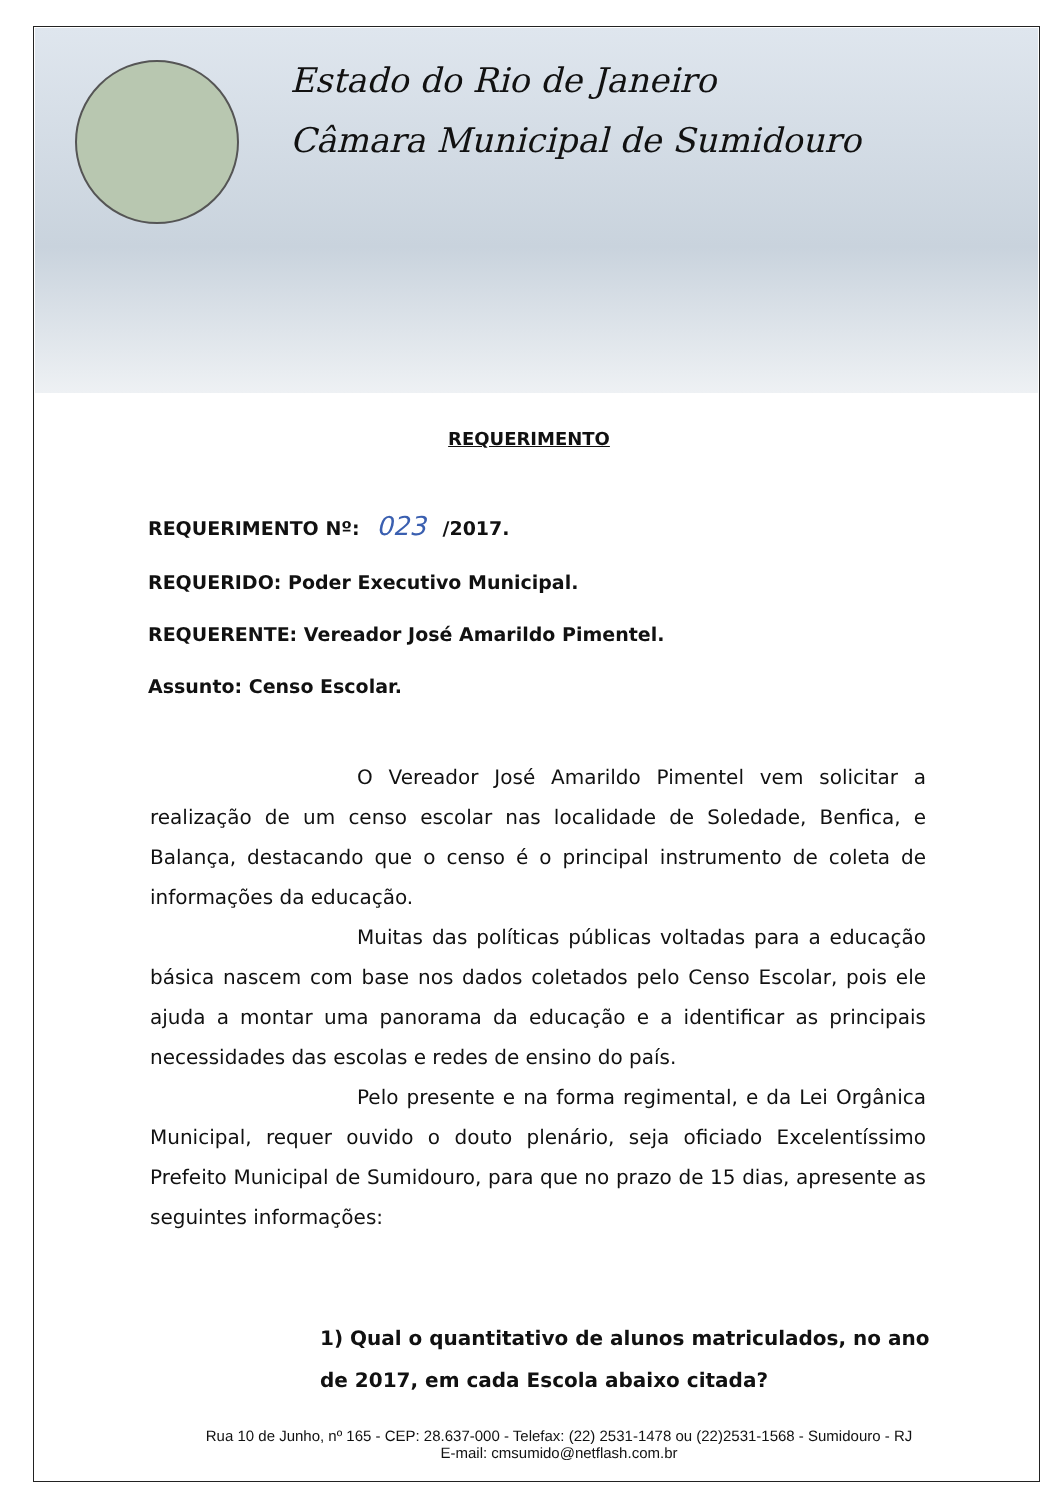Estado do Rio de Janeiro
Câmara Municipal de Sumidouro
REQUERIMENTO
REQUERIMENTO Nº: 023 /2017.
REQUERIDO: Poder Executivo Municipal.
REQUERENTE: Vereador José Amarildo Pimentel.
Assunto: Censo Escolar.
O Vereador José Amarildo Pimentel vem solicitar a realização de um censo escolar nas localidade de Soledade, Benfica, e Balança, destacando que o censo é o principal instrumento de coleta de informações da educação.
Muitas das políticas públicas voltadas para a educação básica nascem com base nos dados coletados pelo Censo Escolar, pois ele ajuda a montar uma panorama da educação e a identificar as principais necessidades das escolas e redes de ensino do país.
Pelo presente e na forma regimental, e da Lei Orgânica Municipal, requer ouvido o douto plenário, seja oficiado Excelentíssimo Prefeito Municipal de Sumidouro, para que no prazo de 15 dias, apresente as seguintes informações:
1) Qual o quantitativo de alunos matriculados, no ano de 2017, em cada Escola abaixo citada?
Rua 10 de Junho, nº 165 - CEP: 28.637-000 - Telefax: (22) 2531-1478 ou (22)2531-1568 - Sumidouro - RJ
E-mail: cmsumido@netflash.com.br